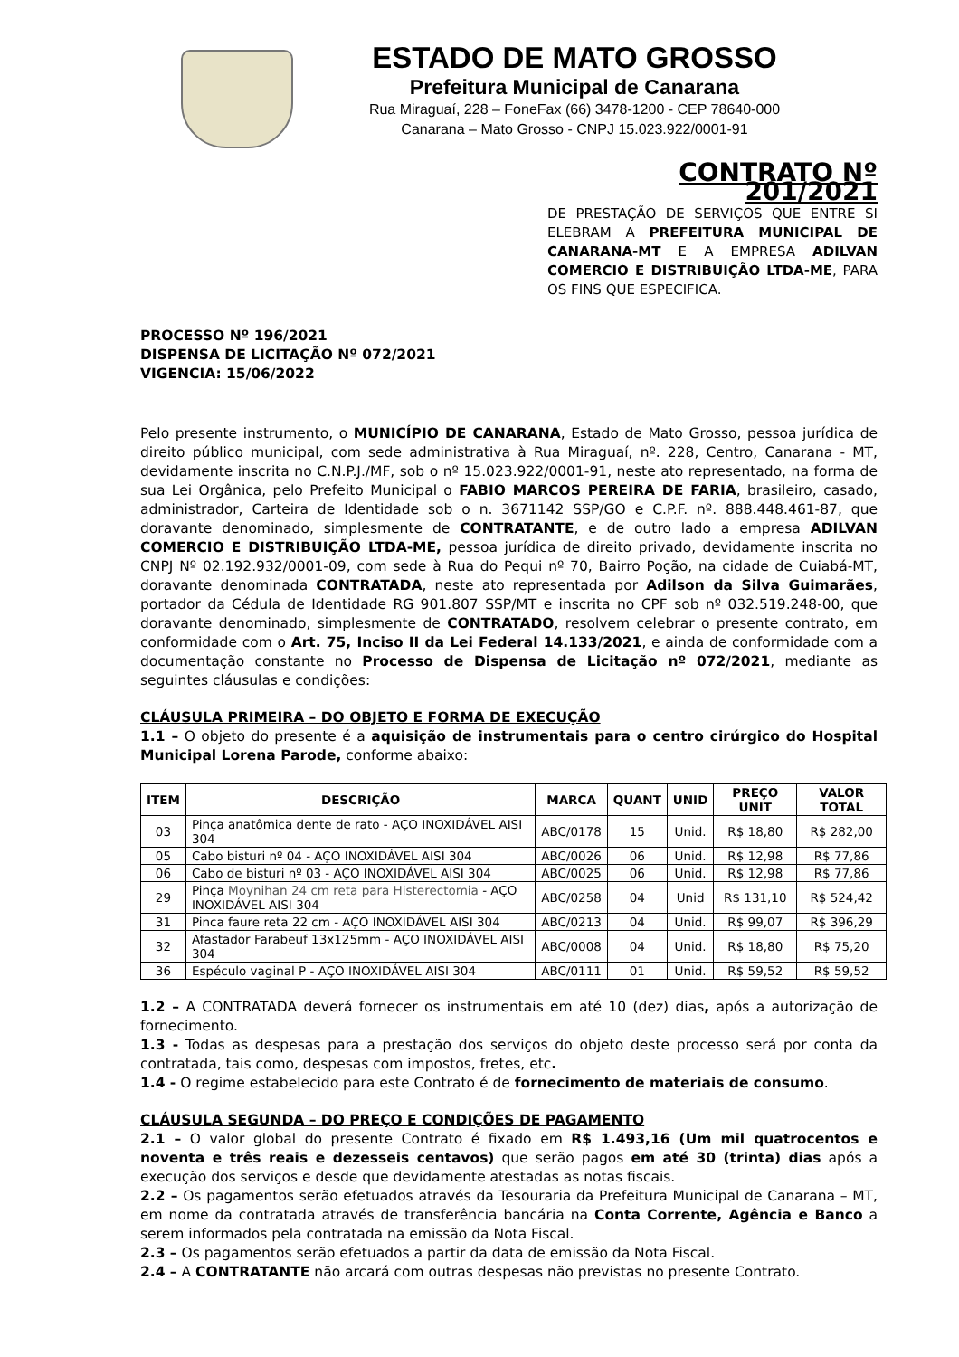ESTADO DE MATO GROSSO
Prefeitura Municipal de Canarana
Rua Miraguaí, 228 – FoneFax (66) 3478-1200 - CEP 78640-000
Canarana – Mato Grosso - CNPJ 15.023.922/0001-91
CONTRATO Nº 201/2021
DE PRESTAÇÃO DE SERVIÇOS QUE ENTRE SI ELEBRAM A PREFEITURA MUNICIPAL DE CANARANA-MT E A EMPRESA ADILVAN COMERCIO E DISTRIBUIÇÃO LTDA-ME, PARA OS FINS QUE ESPECIFICA.
PROCESSO Nº 196/2021
DISPENSA DE LICITAÇÃO Nº 072/2021
VIGENCIA: 15/06/2022
Pelo presente instrumento, o MUNICÍPIO DE CANARANA, Estado de Mato Grosso, pessoa jurídica de direito público municipal, com sede administrativa à Rua Miraguaí, nº. 228, Centro, Canarana - MT, devidamente inscrita no C.N.P.J./MF, sob o nº 15.023.922/0001-91, neste ato representado, na forma de sua Lei Orgânica, pelo Prefeito Municipal o FABIO MARCOS PEREIRA DE FARIA, brasileiro, casado, administrador, Carteira de Identidade sob o n. 3671142 SSP/GO e C.P.F. nº. 888.448.461-87, que doravante denominado, simplesmente de CONTRATANTE, e de outro lado a empresa ADILVAN COMERCIO E DISTRIBUIÇÃO LTDA-ME, pessoa jurídica de direito privado, devidamente inscrita no CNPJ Nº 02.192.932/0001-09, com sede à Rua do Pequi nº 70, Bairro Poção, na cidade de Cuiabá-MT, doravante denominada CONTRATADA, neste ato representada por Adilson da Silva Guimarães, portador da Cédula de Identidade RG 901.807 SSP/MT e inscrita no CPF sob nº 032.519.248-00, que doravante denominado, simplesmente de CONTRATADO, resolvem celebrar o presente contrato, em conformidade com o Art. 75, Inciso II da Lei Federal 14.133/2021, e ainda de conformidade com a documentação constante no Processo de Dispensa de Licitação nº 072/2021, mediante as seguintes cláusulas e condições:
CLÁUSULA PRIMEIRA – DO OBJETO E FORMA DE EXECUÇÃO
1.1 – O objeto do presente é a aquisição de instrumentais para o centro cirúrgico do Hospital Municipal Lorena Parode, conforme abaixo:
| ITEM | DESCRIÇÃO | MARCA | QUANT | UNID | PREÇO UNIT | VALOR TOTAL |
| --- | --- | --- | --- | --- | --- | --- |
| 03 | Pinça anatômica dente de rato - AÇO INOXIDÁVEL AISI 304 | ABC/0178 | 15 | Unid. | R$ 18,80 | R$ 282,00 |
| 05 | Cabo bisturi nº 04 - AÇO INOXIDÁVEL AISI 304 | ABC/0026 | 06 | Unid. | R$ 12,98 | R$ 77,86 |
| 06 | Cabo de bisturi nº 03 - AÇO INOXIDÁVEL AISI 304 | ABC/0025 | 06 | Unid. | R$ 12,98 | R$ 77,86 |
| 29 | Pinça Moynihan 24 cm reta para Histerectomia - AÇO INOXIDÁVEL AISI 304 | ABC/0258 | 04 | Unid | R$ 131,10 | R$ 524,42 |
| 31 | Pinca faure reta 22 cm - AÇO INOXIDÁVEL AISI 304 | ABC/0213 | 04 | Unid. | R$ 99,07 | R$ 396,29 |
| 32 | Afastador Farabeuf 13x125mm - AÇO INOXIDÁVEL AISI 304 | ABC/0008 | 04 | Unid. | R$ 18,80 | R$ 75,20 |
| 36 | Espéculo vaginal P - AÇO INOXIDÁVEL AISI 304 | ABC/0111 | 01 | Unid. | R$ 59,52 | R$ 59,52 |
1.2 – A CONTRATADA deverá fornecer os instrumentais em até 10 (dez) dias, após a autorização de fornecimento.
1.3 - Todas as despesas para a prestação dos serviços do objeto deste processo será por conta da contratada, tais como, despesas com impostos, fretes, etc.
1.4 - O regime estabelecido para este Contrato é de fornecimento de materiais de consumo.
CLÁUSULA SEGUNDA – DO PREÇO E CONDIÇÕES DE PAGAMENTO
2.1 – O valor global do presente Contrato é fixado em R$ 1.493,16 (Um mil quatrocentos e noventa e três reais e dezesseis centavos) que serão pagos em até 30 (trinta) dias após a execução dos serviços e desde que devidamente atestadas as notas fiscais.
2.2 – Os pagamentos serão efetuados através da Tesouraria da Prefeitura Municipal de Canarana – MT, em nome da contratada através de transferência bancária na Conta Corrente, Agência e Banco a serem informados pela contratada na emissão da Nota Fiscal.
2.3 – Os pagamentos serão efetuados a partir da data de emissão da Nota Fiscal.
2.4 – A CONTRATANTE não arcará com outras despesas não previstas no presente Contrato.